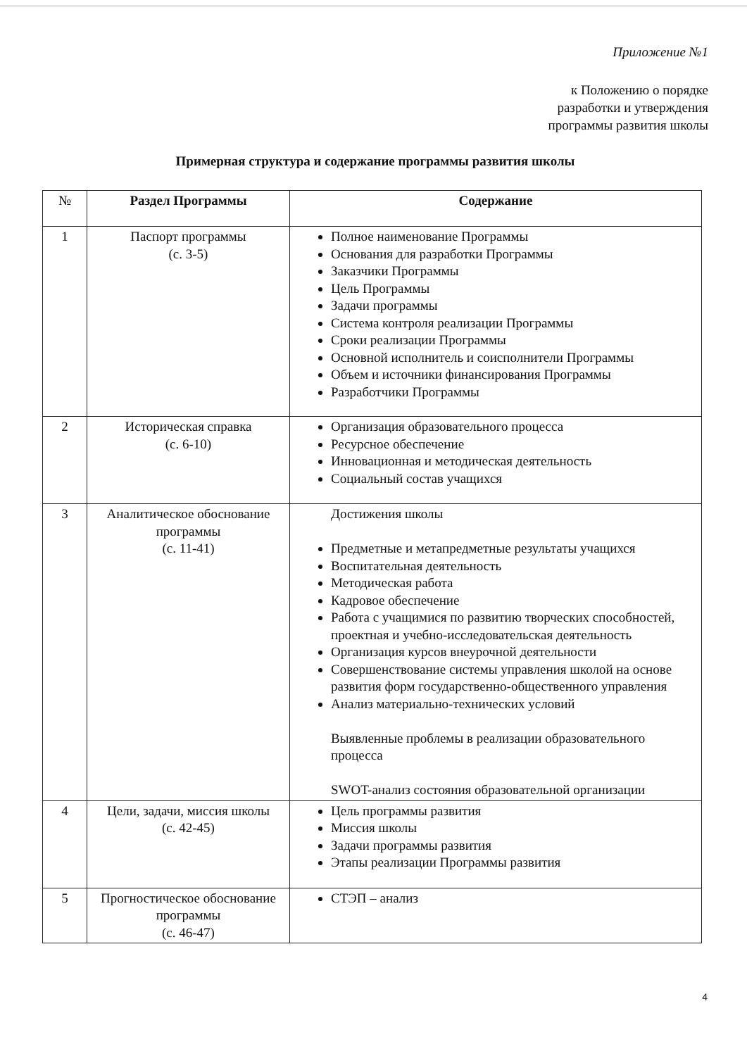Приложение №1
к Положению о порядке
разработки и утверждения
программы развития школы
Пpимерная структура и содержание программы развития школы
| № | Раздел Программы | Содержание |
| --- | --- | --- |
| 1 | Паспорт программы (с. 3-5) | Полное наименование Программы Основания для разработки Программы Заказчики Программы Цель Программы Задачи программы Система контроля реализации Программы Сроки реализации Программы Основной исполнитель и соисполнители Программы Объем и источники финансирования Программы Разработчики Программы |
| 2 | Историческая справка (с. 6-10) | Организация образовательного процесса Ресурсное обеспечение Инновационная и методическая деятельность Социальный состав учащихся |
| 3 | Аналитическое обоснование программы (с. 11-41) | Достижения школы Предметные и метапредметные результаты учащихся Воспитательная деятельность Методическая работа Кадровое обеспечение Работа с учащимися по развитию творческих способностей, проектная и учебно-исследовательская деятельность Организация курсов внеурочной деятельности Совершенствование системы управления школой на основе развития форм государственно-общественного управления Анализ материально-технических условий Выявленные проблемы в реализации образовательного процесса SWOT-анализ состояния образовательной организации |
| 4 | Цели, задачи, миссия школы (с. 42-45) | Цель программы развития Миссия школы Задачи программы развития Этапы реализации Программы развития |
| 5 | Прогностическое обоснование программы (с. 46-47) | СТЭП – анализ |
4